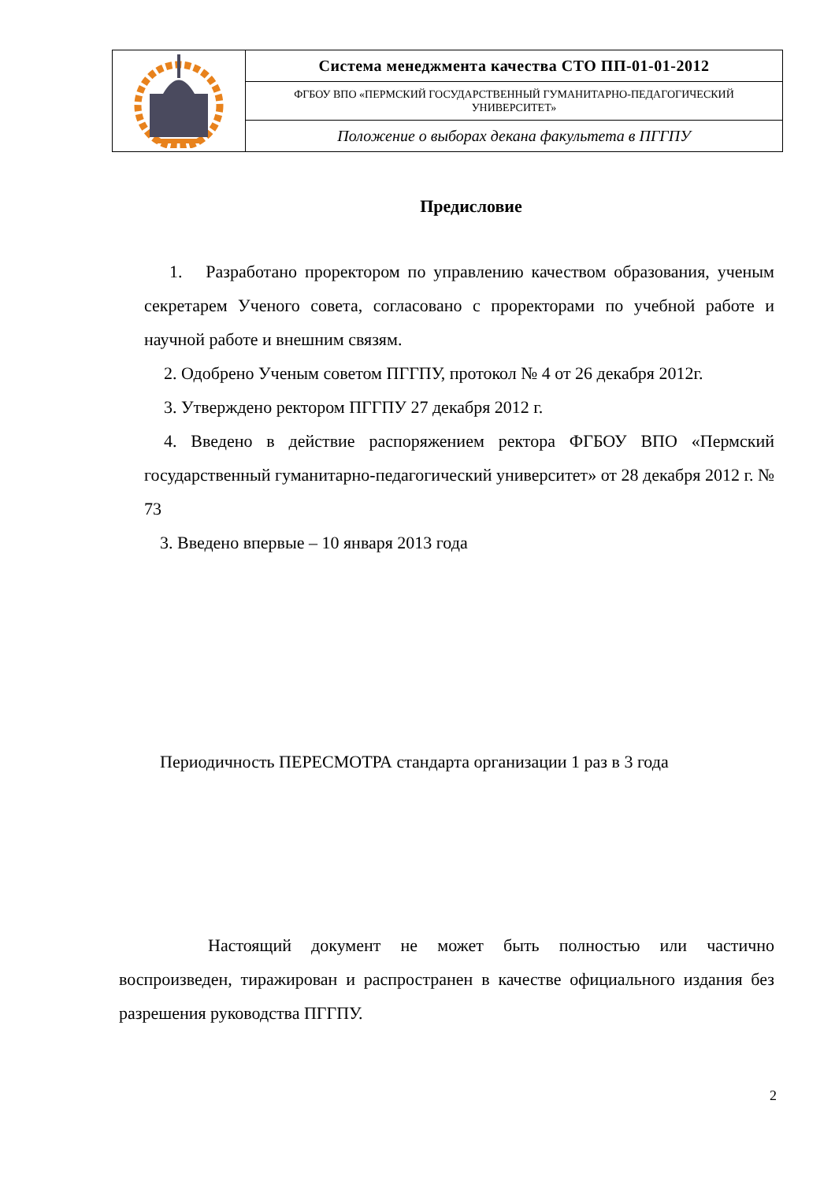| | Система менеджмента качества СТО ПП-01-01-2012 |
| | ФГБОУ ВПО «ПЕРМСКИЙ ГОСУДАРСТВЕННЫЙ ГУМАНИТАРНО-ПЕДАГОГИЧЕСКИЙ УНИВЕРСИТЕТ» |
| | Положение о выборах декана факультета в ПГГПУ |
Предисловие
1. Разработано проректором по управлению качеством образования, ученым секретарем Ученого совета, согласовано с проректорами по учебной работе и научной работе и внешним связям.
2. Одобрено Ученым советом ПГГПУ, протокол № 4 от 26 декабря 2012г.
3. Утверждено ректором ПГГПУ 27 декабря 2012 г.
4. Введено в действие распоряжением ректора ФГБОУ ВПО «Пермский государственный гуманитарно-педагогический университет» от 28 декабря 2012 г. № 73
3. Введено впервые – 10 января 2013 года
Периодичность ПЕРЕСМОТРА стандарта организации 1 раз в 3 года
Настоящий документ не может быть полностью или частично воспроизведен, тиражирован и распространен в качестве официального издания без разрешения руководства ПГГПУ.
2